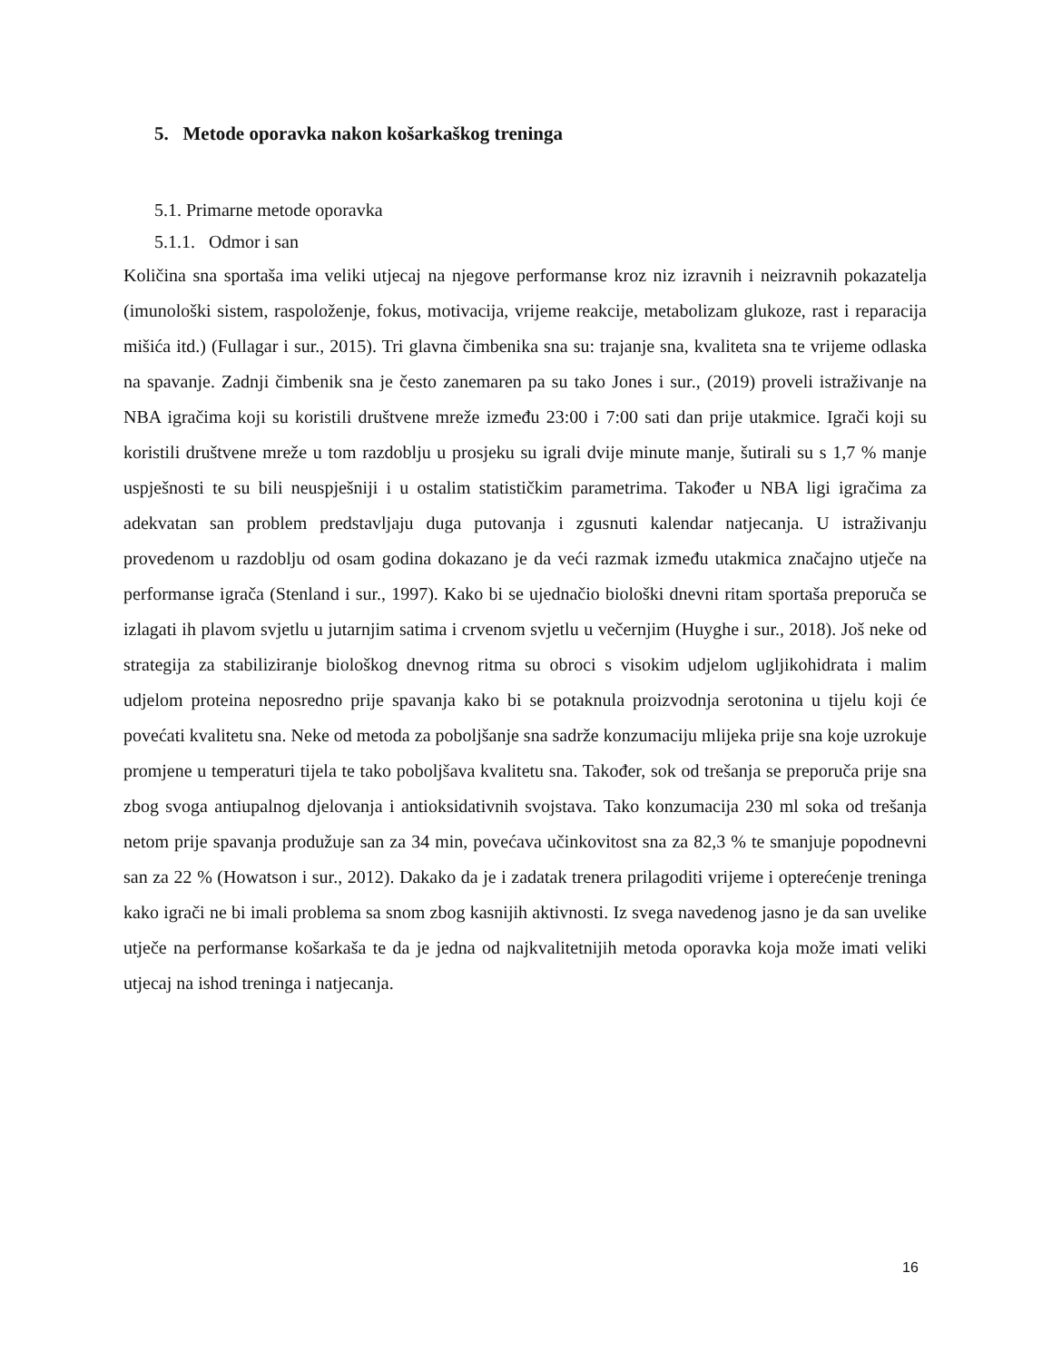5. Metode oporavka nakon košarkaškog treninga
5.1. Primarne metode oporavka
5.1.1. Odmor i san
Količina sna sportaša ima veliki utjecaj na njegove performanse kroz niz izravnih i neizravnih pokazatelja (imunološki sistem, raspoloženje, fokus, motivacija, vrijeme reakcije, metabolizam glukoze, rast i reparacija mišića itd.) (Fullagar i sur., 2015). Tri glavna čimbenika sna su: trajanje sna, kvaliteta sna te vrijeme odlaska na spavanje. Zadnji čimbenik sna je često zanemaren pa su tako Jones i sur., (2019) proveli istraživanje na NBA igračima koji su koristili društvene mreže između 23:00 i 7:00 sati dan prije utakmice. Igrači koji su koristili društvene mreže u tom razdoblju u prosjeku su igrali dvije minute manje, šutirali su s 1,7 % manje uspješnosti te su bili neuspješniji i u ostalim statističkim parametrima. Također u NBA ligi igračima za adekvatan san problem predstavljaju duga putovanja i zgusnuti kalendar natjecanja. U istraživanju provedenom u razdoblju od osam godina dokazano je da veći razmak između utakmica značajno utječe na performanse igrača (Stenland i sur., 1997). Kako bi se ujednačio biološki dnevni ritam sportaša preporuča se izlagati ih plavom svjetlu u jutarnjim satima i crvenom svjetlu u večernjim (Huyghe i sur., 2018). Još neke od strategija za stabiliziranje biološkog dnevnog ritma su obroci s visokim udjelom ugljikohidrata i malim udjelom proteina neposredno prije spavanja kako bi se potaknula proizvodnja serotonina u tijelu koji će povećati kvalitetu sna. Neke od metoda za poboljšanje sna sadrže konzumaciju mlijeka prije sna koje uzrokuje promjene u temperaturi tijela te tako poboljšava kvalitetu sna. Također, sok od trešanja se preporuča prije sna zbog svoga antiupalnog djelovanja i antioksidativnih svojstava. Tako konzumacija 230 ml soka od trešanja netom prije spavanja produžuje san za 34 min, povećava učinkovitost sna za 82,3 % te smanjuje popodnevni san za 22 % (Howatson i sur., 2012). Dakako da je i zadatak trenera prilagoditi vrijeme i opterećenje treninga kako igrači ne bi imali problema sa snom zbog kasnijih aktivnosti. Iz svega navedenog jasno je da san uvelike utječe na performanse košarkaša te da je jedna od najkvalitetnijih metoda oporavka koja može imati veliki utjecaj na ishod treninga i natjecanja.
16